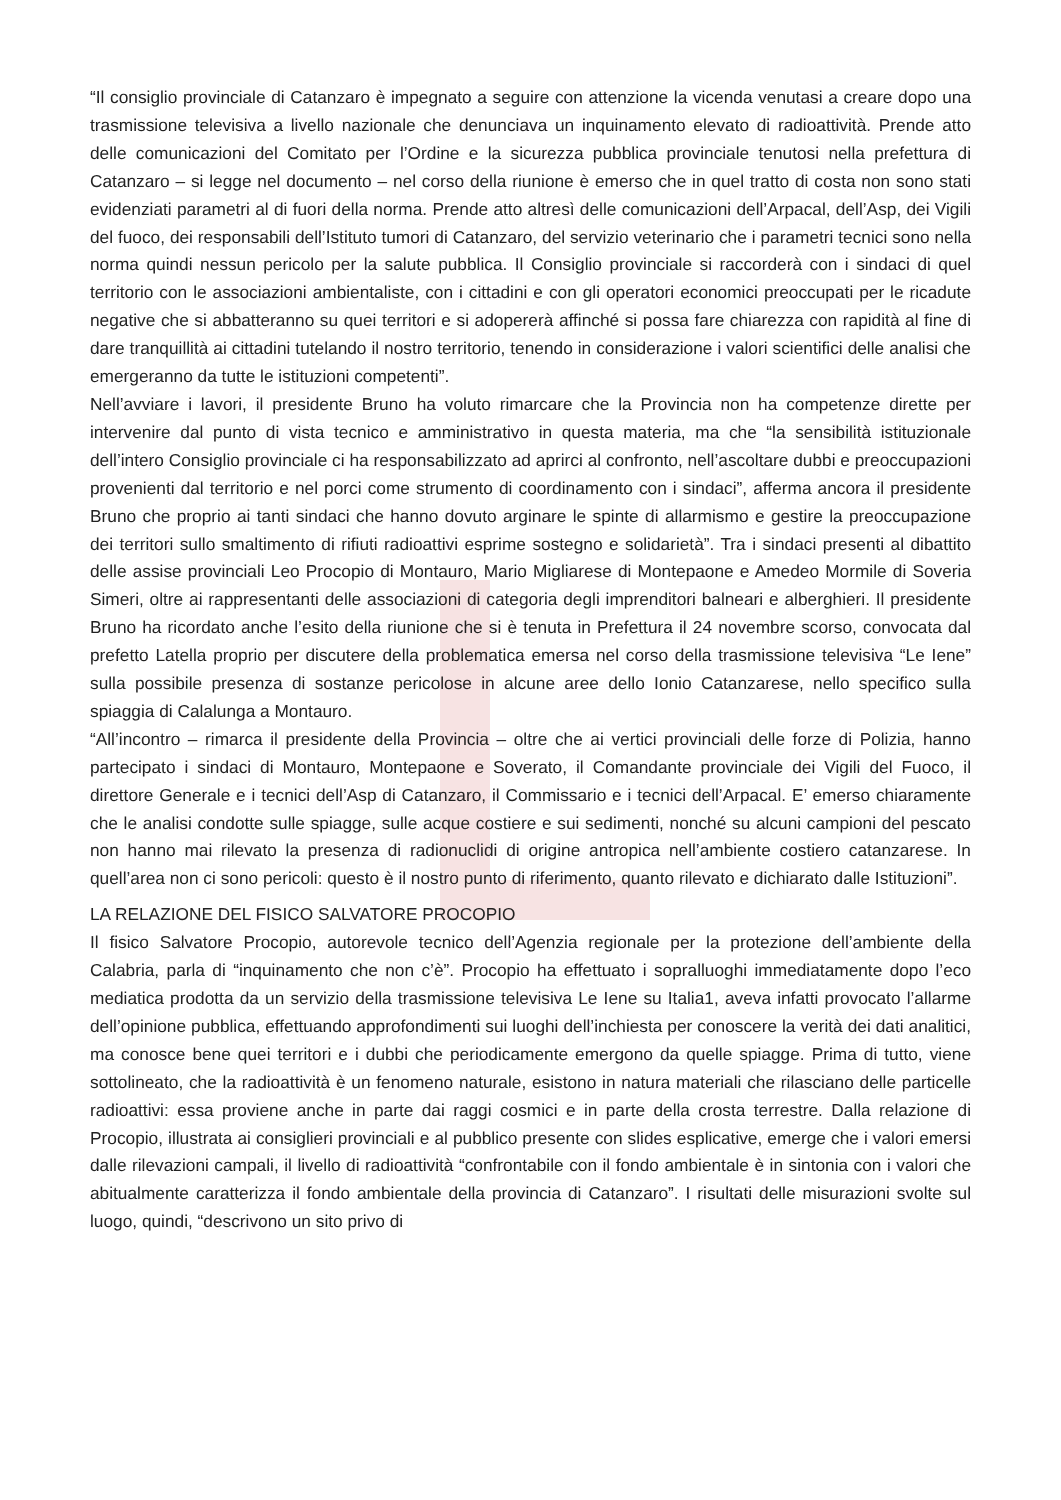“Il consiglio provinciale di Catanzaro è impegnato a seguire con attenzione la vicenda venutasi a creare dopo una trasmissione televisiva a livello nazionale che denunciava un inquinamento elevato di radioattività. Prende atto delle comunicazioni del Comitato per l’Ordine e la sicurezza pubblica provinciale tenutosi nella prefettura di Catanzaro – si legge nel documento – nel corso della riunione è emerso che in quel tratto di costa non sono stati evidenziati parametri al di fuori della norma. Prende atto altresì delle comunicazioni dell’Arpacal, dell’Asp, dei Vigili del fuoco, dei responsabili dell’Istituto tumori di Catanzaro, del servizio veterinario che i parametri tecnici sono nella norma quindi nessun pericolo per la salute pubblica. Il Consiglio provinciale si raccorderà con i sindaci di quel territorio con le associazioni ambientaliste, con i cittadini e con gli operatori economici preoccupati per le ricadute negative che si abbatteranno su quei territori e si adopererà affinché si possa fare chiarezza con rapidità al fine di dare tranquillità ai cittadini tutelando il nostro territorio, tenendo in considerazione i valori scientifici delle analisi che emergeranno da tutte le istituzioni competenti”.
Nell’avviare i lavori, il presidente Bruno ha voluto rimarcare che la Provincia non ha competenze dirette per intervenire dal punto di vista tecnico e amministrativo in questa materia, ma che “la sensibilità istituzionale dell’intero Consiglio provinciale ci ha responsabilizzato ad aprirci al confronto, nell’ascoltare dubbi e preoccupazioni provenienti dal territorio e nel porci come strumento di coordinamento con i sindaci”, afferma ancora il presidente Bruno che proprio ai tanti sindaci che hanno dovuto arginare le spinte di allarmismo e gestire la preoccupazione dei territori sullo smaltimento di rifiuti radioattivi esprime sostegno e solidarietà”. Tra i sindaci presenti al dibattito delle assise provinciali Leo Procopio di Montauro, Mario Migliarese di Montepaone e Amedeo Mormile di Soveria Simeri, oltre ai rappresentanti delle associazioni di categoria degli imprenditori balneari e alberghieri. Il presidente Bruno ha ricordato anche l’esito della riunione che si è tenuta in Prefettura il 24 novembre scorso, convocata dal prefetto Latella proprio per discutere della problematica emersa nel corso della trasmissione televisiva “Le Iene” sulla possibile presenza di sostanze pericolose in alcune aree dello Ionio Catanzarese, nello specifico sulla spiaggia di Calalunga a Montauro.
“All’incontro – rimarca il presidente della Provincia – oltre che ai vertici provinciali delle forze di Polizia, hanno partecipato i sindaci di Montauro, Montepaone e Soverato, il Comandante provinciale dei Vigili del Fuoco, il direttore Generale e i tecnici dell’Asp di Catanzaro, il Commissario e i tecnici dell’Arpacal. E’ emerso chiaramente che le analisi condotte sulle spiagge, sulle acque costiere e sui sedimenti, nonché su alcuni campioni del pescato non hanno mai rilevato la presenza di radionuclidi di origine antropica nell’ambiente costiero catanzarese. In quell’area non ci sono pericoli: questo è il nostro punto di riferimento, quanto rilevato e dichiarato dalle Istituzioni”.
LA RELAZIONE DEL FISICO SALVATORE PROCOPIO
Il fisico Salvatore Procopio, autorevole tecnico dell’Agenzia regionale per la protezione dell’ambiente della Calabria, parla di “inquinamento che non c’è”. Procopio ha effettuato i sopralluoghi immediatamente dopo l’eco mediatica prodotta da un servizio della trasmissione televisiva Le Iene su Italia1, aveva infatti provocato l’allarme dell’opinione pubblica, effettuando approfondimenti sui luoghi dell’inchiesta per conoscere la verità dei dati analitici, ma conosce bene quei territori e i dubbi che periodicamente emergono da quelle spiagge. Prima di tutto, viene sottolineato, che la radioattività è un fenomeno naturale, esistono in natura materiali che rilasciano delle particelle radioattivi: essa proviene anche in parte dai raggi cosmici e in parte della crosta terrestre. Dalla relazione di Procopio, illustrata ai consiglieri provinciali e al pubblico presente con slides esplicative, emerge che i valori emersi dalle rilevazioni campali, il livello di radioattività “confrontabile con il fondo ambientale è in sintonia con i valori che abitualmente caratterizza il fondo ambientale della provincia di Catanzaro”. I risultati delle misurazioni svolte sul luogo, quindi, “descrivono un sito privo di